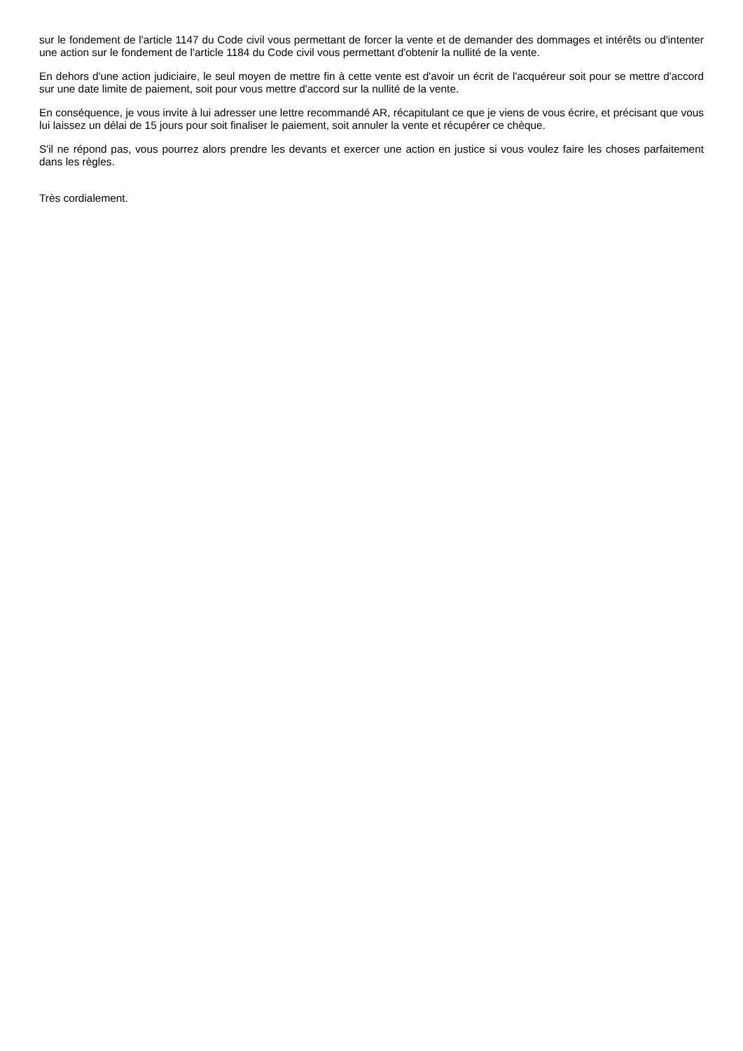sur le fondement de l'article 1147 du Code civil vous permettant de forcer la vente et de demander des dommages et intérêts ou d'intenter une action sur le fondement de l'article 1184 du Code civil vous permettant d'obtenir la nullité de la vente.
En dehors d'une action judiciaire, le seul moyen de mettre fin à cette vente est d'avoir un écrit de l'acquéreur soit pour se mettre d'accord sur une date limite de paiement, soit pour vous mettre d'accord sur la nullité de la vente.
En conséquence, je vous invite à lui adresser une lettre recommandé AR, récapitulant ce que je viens de vous écrire, et précisant que vous lui laissez un délai de 15 jours pour soit finaliser le paiement, soit annuler la vente et récupérer ce chèque.
S'il ne répond pas, vous pourrez alors prendre les devants et exercer une action en justice si vous voulez faire les choses parfaitement dans les règles.
Très cordialement.